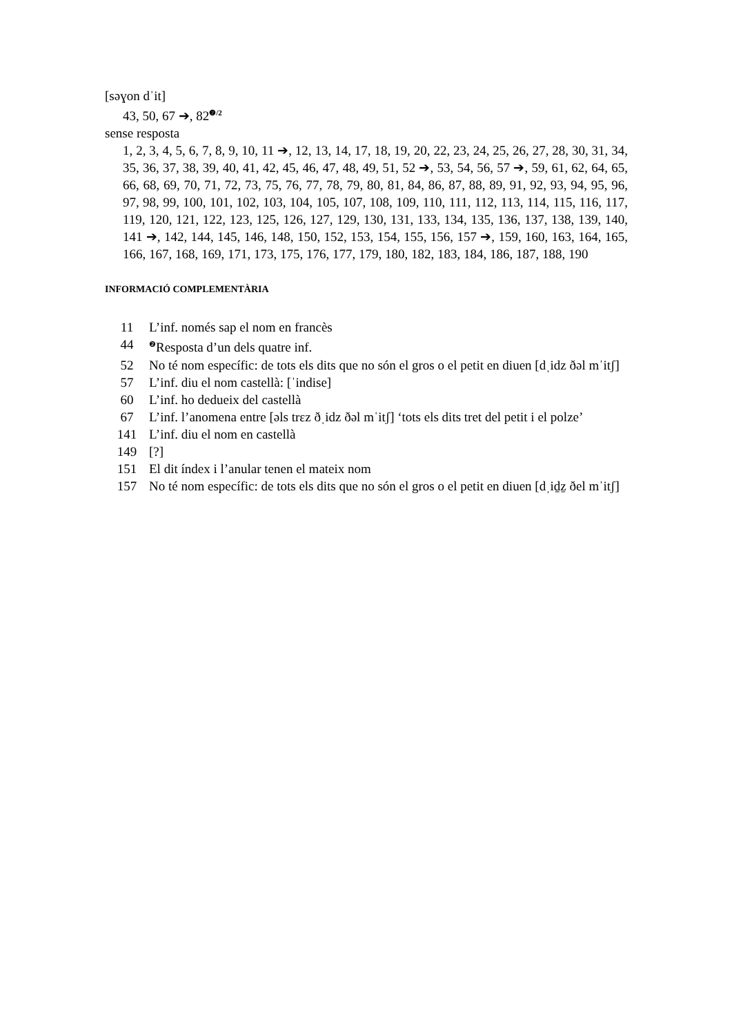[səɣon dˈit]
43, 50, 67 ➔, 82<sup>❷/2</sup>
sense resposta
1, 2, 3, 4, 5, 6, 7, 8, 9, 10, 11 ➔, 12, 13, 14, 17, 18, 19, 20, 22, 23, 24, 25, 26, 27, 28, 30, 31, 34, 35, 36, 37, 38, 39, 40, 41, 42, 45, 46, 47, 48, 49, 51, 52 ➔, 53, 54, 56, 57 ➔, 59, 61, 62, 64, 65, 66, 68, 69, 70, 71, 72, 73, 75, 76, 77, 78, 79, 80, 81, 84, 86, 87, 88, 89, 91, 92, 93, 94, 95, 96, 97, 98, 99, 100, 101, 102, 103, 104, 105, 107, 108, 109, 110, 111, 112, 113, 114, 115, 116, 117, 119, 120, 121, 122, 123, 125, 126, 127, 129, 130, 131, 133, 134, 135, 136, 137, 138, 139, 140, 141 ➔, 142, 144, 145, 146, 148, 150, 152, 153, 154, 155, 156, 157 ➔, 159, 160, 163, 164, 165, 166, 167, 168, 169, 171, 173, 175, 176, 177, 179, 180, 182, 183, 184, 186, 187, 188, 190
INFORMACIÓ COMPLEMENTÀRIA
| 11 | L’inf. només sap el nom en francès |
| 44 | <sup>❷</sup>Resposta d’un dels quatre inf. |
| 52 | No té nom específic: de tots els dits que no són el gros o el petit en diuen [dˌidz ðəl mˈitʃ] |
| 57 | L’inf. diu el nom castellà: [ˈindise] |
| 60 | L’inf. ho dedueix del castellà |
| 67 | L’inf. l’anomena entre [əls trɛz ðˌidz ðəl mˈitʃ] ‘tots els dits tret del petit i el polze’ |
| 141 | L’inf. diu el nom en castellà |
| 149 | [?] |
| 151 | El dit índex i l’anular tenen el mateix nom |
| 157 | No té nom específic: de tots els dits que no són el gros o el petit en diuen [dˌid̠z̠ ðel mˈitʃ] |